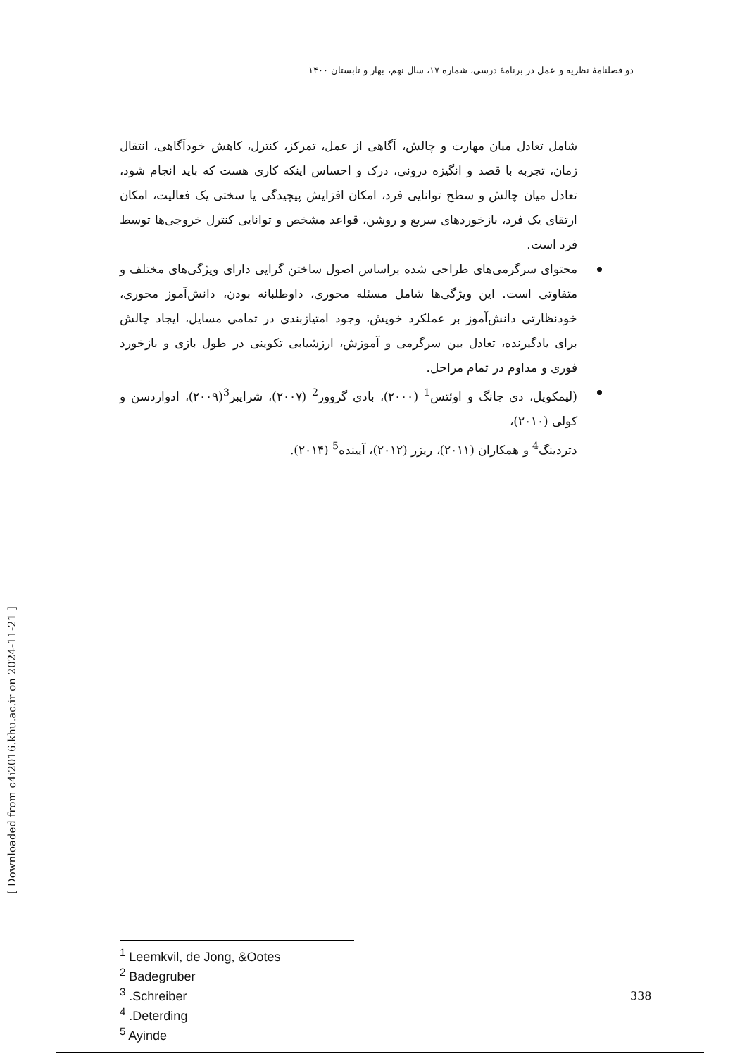دو فصلنامهٔ نظریه و عمل در برنامهٔ درسی، شماره ۱۷، سال نهم، بهار و تابستان ۱۴۰۰
شامل تعادل میان مهارت و چالش، آگاهی از عمل، تمرکز، کنترل، کاهش خودآگاهی، انتقال زمان، تجربه با قصد و انگیزه درونی، درک و احساس اینکه کاری هست که باید انجام شود، تعادل میان چالش و سطح توانایی فرد، امکان افزایش پیچیدگی یا سختی یک فعالیت، امکان ارتقای یک فرد، بازخوردهای سریع و روشن، قواعد مشخص و توانایی کنترل خروجی‌ها توسط فرد است.
محتوای سرگرمی‌های طراحی شده براساس اصول ساختن گرایی دارای ویژگی‌های مختلف و متفاوتی است. این ویژگی‌ها شامل مسئله محوری، داوطلبانه بودن، دانش‌آموز محوری، خودنظارتی دانش‌آموز بر عملکرد خویش، وجود امتیازبندی در تمامی مسایل، ایجاد چالش برای یادگیرنده، تعادل بین سرگرمی و آموزش، ارزشیابی تکوینی در طول بازی و بازخورد فوری و مداوم در تمام مراحل.
(لیمکویل، دی جانگ و اوئتس<sup>1</sup> (۲۰۰۰)، بادی گروور<sup>2</sup> (۲۰۰۷)، شرایبر<sup>3</sup>(۲۰۰۹)، ادواردسن و کولی (۲۰۱۰)،
دتردینگ<sup>4</sup> و همکاران (۲۰۱۱)، ریزر (۲۰۱۲)، آیینده<sup>5</sup> (۲۰۱۴).
[ Downloaded from c4i2016.khu.ac.ir on 2024-11-21 ]
<sup>1</sup> Leemkvil, de Jong, &Ootes
<sup>2</sup> Badegruber
<sup>3</sup> .Schreiber
<sup>4</sup> .Deterding
<sup>5</sup> Ayinde
338